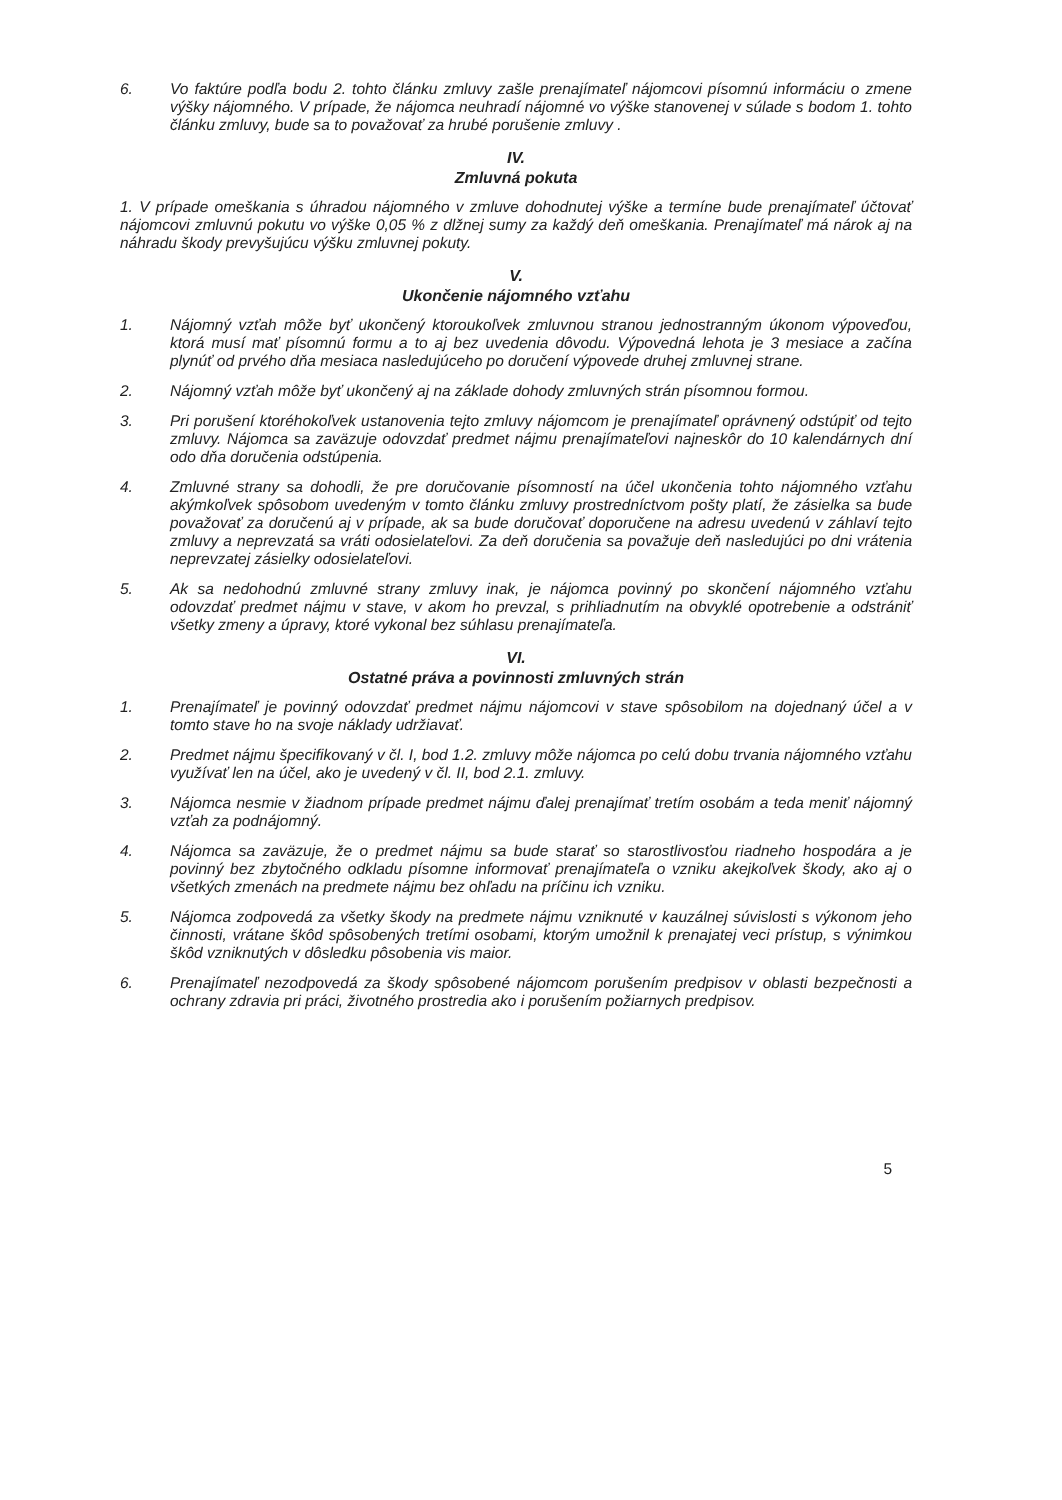6. Vo faktúre podľa bodu 2. tohto článku zmluvy zašle prenajímateľ nájomcovi písomnú informáciu o zmene výšky nájomného. V prípade, že nájomca neuhradí nájomné vo výške stanovenej v súlade s bodom 1. tohto článku zmluvy, bude sa to považovať za hrubé porušenie zmluvy .
IV.
Zmluvná pokuta
1. V prípade omeškania s úhradou nájomného v zmluve dohodnutej výške a termíne bude prenajímateľ účtovať nájomcovi zmluvnú pokutu vo výške 0,05 % z dlžnej sumy za každý deň omeškania. Prenajímateľ má nárok aj na náhradu škody prevyšujúcu výšku zmluvnej pokuty.
V.
Ukončenie nájomného vzťahu
1. Nájomný vzťah môže byť ukončený ktoroukoľvek zmluvnou stranou jednostranným úkonom výpoveďou, ktorá musí mať písomnú formu a to aj bez uvedenia dôvodu. Výpovedná lehota je 3 mesiace a začína plynúť od prvého dňa mesiaca nasledujúceho po doručení výpovede druhej zmluvnej strane.
2. Nájomný vzťah môže byť ukončený aj na základe dohody zmluvných strán písomnou formou.
3. Pri porušení ktoréhokoľvek ustanovenia tejto zmluvy nájomcom je prenajímateľ oprávnený odstúpiť od tejto zmluvy. Nájomca sa zaväzuje odovzdať predmet nájmu prenajímateľovi najneskôr do 10 kalendárnych dní odo dňa doručenia odstúpenia.
4. Zmluvné strany sa dohodli, že pre doručovanie písomností na účel ukončenia tohto nájomného vzťahu akýmkoľvek spôsobom uvedeným v tomto článku zmluvy prostredníctvom pošty platí, že zásielka sa bude považovať za doručenú aj v prípade, ak sa bude doručovať doporučene na adresu uvedenú v záhlaví tejto zmluvy a neprevzatá sa vráti odosielateľovi. Za deň doručenia sa považuje deň nasledujúci po dni vrátenia neprevzatej zásielky odosielateľovi.
5. Ak sa nedohodnú zmluvné strany zmluvy inak, je nájomca povinný po skončení nájomného vzťahu odovzdať predmet nájmu v stave, v akom ho prevzal, s prihliadnutím na obvyklé opotrebenie a odstrániť všetky zmeny a úpravy, ktoré vykonal bez súhlasu prenajímateľa.
VI.
Ostatné práva a povinnosti zmluvných strán
1. Prenajímateľ je povinný odovzdať predmet nájmu nájomcovi v stave spôsobilom na dojednaný účel a v tomto stave ho na svoje náklady udržiavať.
2. Predmet nájmu špecifikovaný v čl. I, bod 1.2. zmluvy môže nájomca po celú dobu trvania nájomného vzťahu využívať len na účel, ako je uvedený v čl. II, bod 2.1. zmluvy.
3. Nájomca nesmie v žiadnom prípade predmet nájmu ďalej prenajímať tretím osobám a teda meniť nájomný vzťah za podnájomný.
4. Nájomca sa zaväzuje, že o predmet nájmu sa bude starať so starostlivosťou riadneho hospodára a je povinný bez zbytočného odkladu písomne informovať prenajímateľa o vzniku akejkoľvek škody, ako aj o všetkých zmenách na predmete nájmu bez ohľadu na príčinu ich vzniku.
5. Nájomca zodpovedá za všetky škody na predmete nájmu vzniknuté v kauzálnej súvislosti s výkonom jeho činnosti, vrátane škôd spôsobených tretími osobami, ktorým umožnil k prenajatej veci prístup, s výnimkou škôd vzniknutých v dôsledku pôsobenia vis maior.
6. Prenajímateľ nezodpovedá za škody spôsobené nájomcom porušením predpisov v oblasti bezpečnosti a ochrany zdravia pri práci, životného prostredia ako i porušením požiarnych predpisov.
5